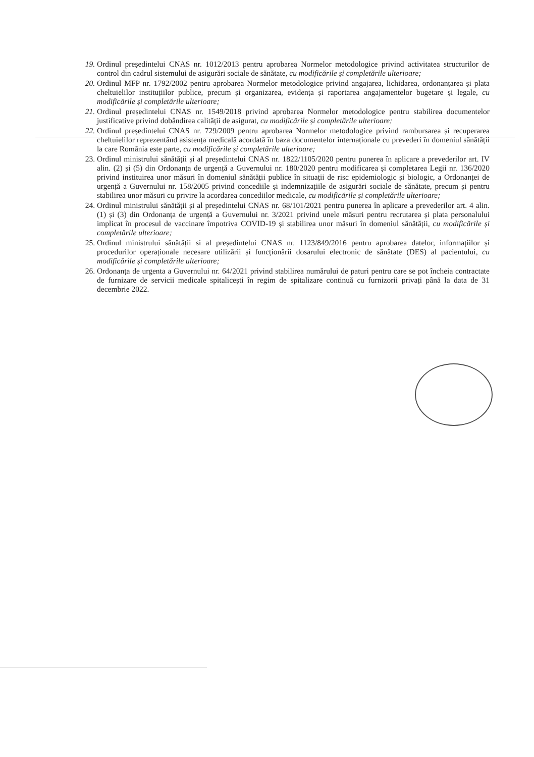19. Ordinul președintelui CNAS nr. 1012/2013 pentru aprobarea Normelor metodologice privind activitatea structurilor de control din cadrul sistemului de asigurări sociale de sănătate, cu modificările și completările ulterioare;
20. Ordinul MFP nr. 1792/2002 pentru aprobarea Normelor metodologice privind angajarea, lichidarea, ordonanțarea și plata cheltuielilor instituțiilor publice, precum și organizarea, evidența și raportarea angajamentelor bugetare și legale, cu modificările și completările ulterioare;
21. Ordinul președintelui CNAS nr. 1549/2018 privind aprobarea Normelor metodologice pentru stabilirea documentelor justificative privind dobândirea calității de asigurat, cu modificările și completările ulterioare;
22. Ordinul președintelui CNAS nr. 729/2009 pentru aprobarea Normelor metodologice privind rambursarea și recuperarea cheltuielilor reprezentând asistența medicală acordată în baza documentelor internaționale cu prevederi în domeniul sănătății la care România este parte, cu modificările și completările ulterioare;
23. Ordinul ministrului sănătății și al președintelui CNAS nr. 1822/1105/2020 pentru punerea în aplicare a prevederilor art. IV alin. (2) și (5) din Ordonanța de urgență a Guvernului nr. 180/2020 pentru modificarea și completarea Legii nr. 136/2020 privind instituirea unor măsuri în domeniul sănătății publice în situații de risc epidemiologic și biologic, a Ordonanței de urgență a Guvernului nr. 158/2005 privind concediile și indemnizațiile de asigurări sociale de sănătate, precum și pentru stabilirea unor măsuri cu privire la acordarea concediilor medicale, cu modificările și completările ulterioare;
24. Ordinul ministrului sănătății și al președintelui CNAS nr. 68/101/2021 pentru punerea în aplicare a prevederilor art. 4 alin. (1) și (3) din Ordonanța de urgență a Guvernului nr. 3/2021 privind unele măsuri pentru recrutarea și plata personalului implicat în procesul de vaccinare împotriva COVID-19 și stabilirea unor măsuri în domeniul sănătății, cu modificările și completările ulterioare;
25. Ordinul ministrului sănătății si al președintelui CNAS nr. 1123/849/2016 pentru aprobarea datelor, informațiilor și procedurilor operaționale necesare utilizării și funcționării dosarului electronic de sănătate (DES) al pacientului, cu modificările și completările ulterioare;
26. Ordonanța de urgenta a Guvernului nr. 64/2021 privind stabilirea numărului de paturi pentru care se pot încheia contractate de furnizare de servicii medicale spitalicești în regim de spitalizare continuă cu furnizorii privați până la data de 31 decembrie 2022.